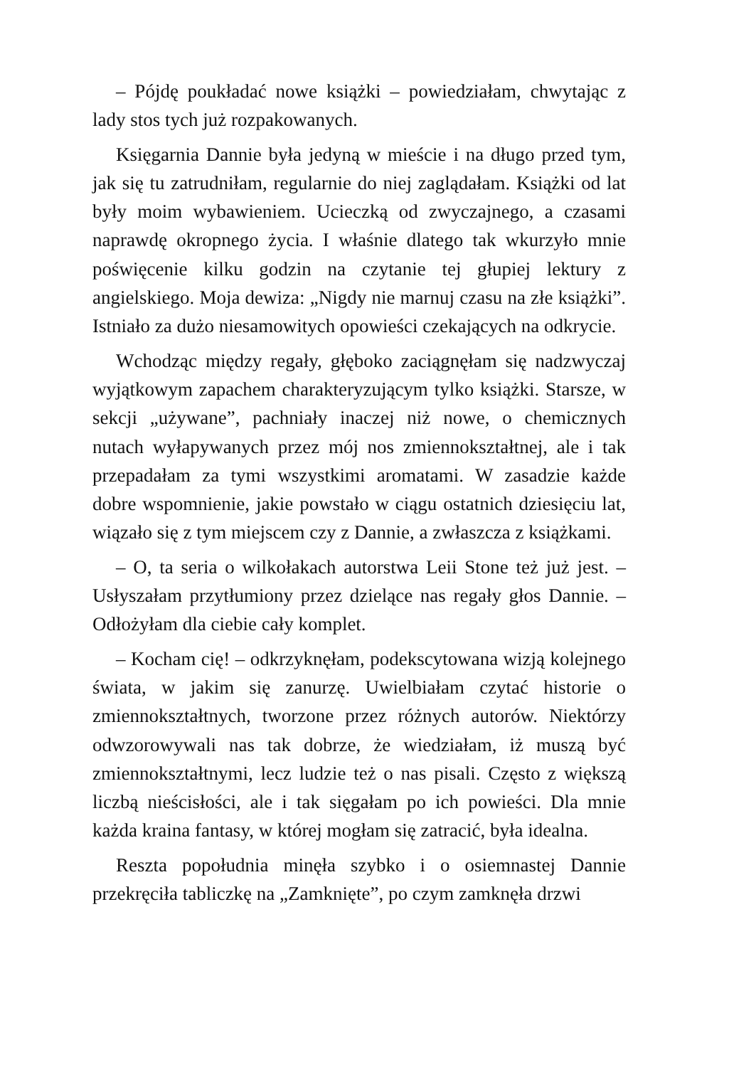– Pójdę poukładać nowe książki – powiedziałam, chwytając z lady stos tych już rozpakowanych.
Księgarnia Dannie była jedyną w mieście i na długo przed tym, jak się tu zatrudniłam, regularnie do niej zaglądałam. Książki od lat były moim wybawieniem. Ucieczką od zwyczajnego, a czasami naprawdę okropnego życia. I właśnie dlatego tak wkurzyło mnie poświęcenie kilku godzin na czytanie tej głupiej lektury z angielskiego. Moja dewiza: „Nigdy nie marnuj czasu na złe książki”. Istniało za dużo niesamowitych opowieści czekających na odkrycie.
Wchodząc między regały, głęboko zaciągnęłam się nadzwyczaj wyjątkowym zapachem charakteryzującym tylko książki. Starsze, w sekcji „używane”, pachniały inaczej niż nowe, o chemicznych nutach wyłapywanych przez mój nos zmiennokształtnej, ale i tak przepadałam za tymi wszystkimi aromatami. W zasadzie każde dobre wspomnienie, jakie powstało w ciągu ostatnich dziesięciu lat, wiązało się z tym miejscem czy z Dannie, a zwłaszcza z książkami.
– O, ta seria o wilkołakach autorstwa Leii Stone też już jest. – Usłyszałam przytłumiony przez dzielące nas regały głos Dannie. – Odłożyłam dla ciebie cały komplet.
– Kocham cię! – odkrzyknęłam, podekscytowana wizją kolejnego świata, w jakim się zanurzę. Uwielbiałam czytać historie o zmiennokształtnych, tworzone przez różnych autorów. Niektórzy odwzorowywali nas tak dobrze, że wiedziałam, iż muszą być zmiennokształtnymi, lecz ludzie też o nas pisali. Często z większą liczbą nieścisłości, ale i tak sięgałam po ich powieści. Dla mnie każda kraina fantasy, w której mogłam się zatracić, była idealna.
Reszta popołudnia minęła szybko i o osiemnastej Dannie przekręciła tabliczkę na „Zamknięte”, po czym zamknęła drzwi